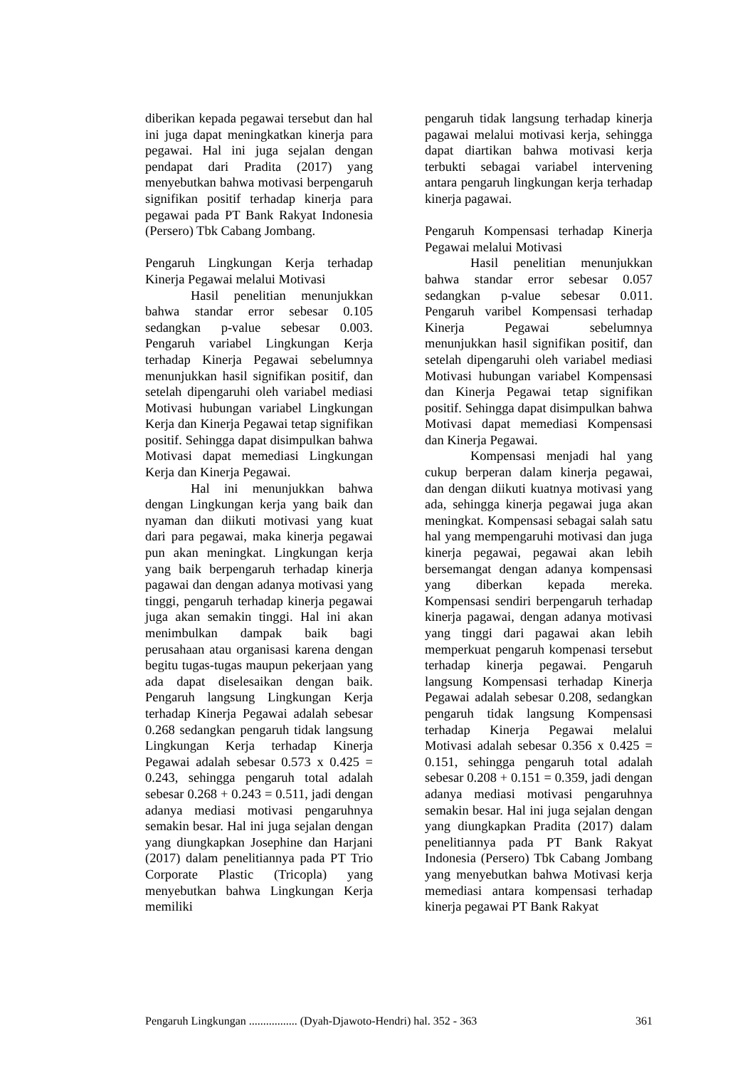diberikan kepada pegawai tersebut dan hal ini juga dapat meningkatkan kinerja para pegawai. Hal ini juga sejalan dengan pendapat dari Pradita (2017) yang menyebutkan bahwa motivasi berpengaruh signifikan positif terhadap kinerja para pegawai pada PT Bank Rakyat Indonesia (Persero) Tbk Cabang Jombang.
Pengaruh Lingkungan Kerja terhadap Kinerja Pegawai melalui Motivasi
Hasil penelitian menunjukkan bahwa standar error sebesar 0.105 sedangkan p-value sebesar 0.003. Pengaruh variabel Lingkungan Kerja terhadap Kinerja Pegawai sebelumnya menunjukkan hasil signifikan positif, dan setelah dipengaruhi oleh variabel mediasi Motivasi hubungan variabel Lingkungan Kerja dan Kinerja Pegawai tetap signifikan positif. Sehingga dapat disimpulkan bahwa Motivasi dapat memediasi Lingkungan Kerja dan Kinerja Pegawai.
Hal ini menunjukkan bahwa dengan Lingkungan kerja yang baik dan nyaman dan diikuti motivasi yang kuat dari para pegawai, maka kinerja pegawai pun akan meningkat. Lingkungan kerja yang baik berpengaruh terhadap kinerja pagawai dan dengan adanya motivasi yang tinggi, pengaruh terhadap kinerja pegawai juga akan semakin tinggi. Hal ini akan menimbulkan dampak baik bagi perusahaan atau organisasi karena dengan begitu tugas-tugas maupun pekerjaan yang ada dapat diselesaikan dengan baik. Pengaruh langsung Lingkungan Kerja terhadap Kinerja Pegawai adalah sebesar 0.268 sedangkan pengaruh tidak langsung Lingkungan Kerja terhadap Kinerja Pegawai adalah sebesar 0.573 x 0.425 = 0.243, sehingga pengaruh total adalah sebesar 0.268 + 0.243 = 0.511, jadi dengan adanya mediasi motivasi pengaruhnya semakin besar. Hal ini juga sejalan dengan yang diungkapkan Josephine dan Harjani (2017) dalam penelitiannya pada PT Trio Corporate Plastic (Tricopla) yang menyebutkan bahwa Lingkungan Kerja memiliki
pengaruh tidak langsung terhadap kinerja pagawai melalui motivasi kerja, sehingga dapat diartikan bahwa motivasi kerja terbukti sebagai variabel intervening antara pengaruh lingkungan kerja terhadap kinerja pagawai.
Pengaruh Kompensasi terhadap Kinerja Pegawai melalui Motivasi
Hasil penelitian menunjukkan bahwa standar error sebesar 0.057 sedangkan p-value sebesar 0.011. Pengaruh varibel Kompensasi terhadap Kinerja Pegawai sebelumnya menunjukkan hasil signifikan positif, dan setelah dipengaruhi oleh variabel mediasi Motivasi hubungan variabel Kompensasi dan Kinerja Pegawai tetap signifikan positif. Sehingga dapat disimpulkan bahwa Motivasi dapat memediasi Kompensasi dan Kinerja Pegawai.
Kompensasi menjadi hal yang cukup berperan dalam kinerja pegawai, dan dengan diikuti kuatnya motivasi yang ada, sehingga kinerja pegawai juga akan meningkat. Kompensasi sebagai salah satu hal yang mempengaruhi motivasi dan juga kinerja pegawai, pegawai akan lebih bersemangat dengan adanya kompensasi yang diberkan kepada mereka. Kompensasi sendiri berpengaruh terhadap kinerja pagawai, dengan adanya motivasi yang tinggi dari pagawai akan lebih memperkuat pengaruh kompenasi tersebut terhadap kinerja pegawai. Pengaruh langsung Kompensasi terhadap Kinerja Pegawai adalah sebesar 0.208, sedangkan pengaruh tidak langsung Kompensasi terhadap Kinerja Pegawai melalui Motivasi adalah sebesar 0.356 x 0.425 = 0.151, sehingga pengaruh total adalah sebesar 0.208 + 0.151 = 0.359, jadi dengan adanya mediasi motivasi pengaruhnya semakin besar. Hal ini juga sejalan dengan yang diungkapkan Pradita (2017) dalam penelitiannya pada PT Bank Rakyat Indonesia (Persero) Tbk Cabang Jombang yang menyebutkan bahwa Motivasi kerja memediasi antara kompensasi terhadap kinerja pegawai PT Bank Rakyat
Pengaruh Lingkungan ................. (Dyah-Djawoto-Hendri) hal. 352 - 363 361